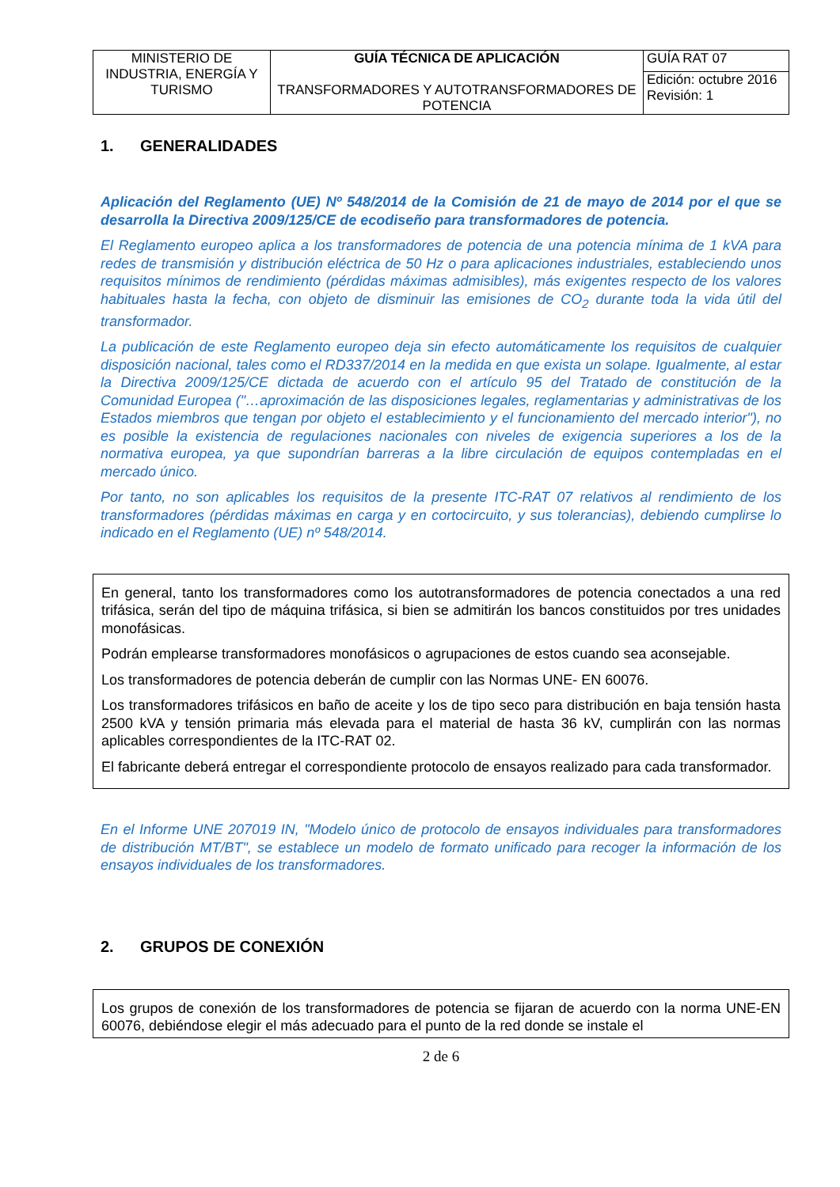| MINISTERIO DE INDUSTRIA, ENERGÍA Y TURISMO | GUÍA TÉCNICA DE APLICACIÓN TRANSFORMADORES Y AUTOTRANSFORMADORES DE POTENCIA | GUÍA RAT 07 |
| | | Edición: octubre 2016 Revisión: 1 |
1. GENERALIDADES
Aplicación del Reglamento (UE) Nº 548/2014 de la Comisión de 21 de mayo de 2014 por el que se desarrolla la Directiva 2009/125/CE de ecodiseño para transformadores de potencia.
El Reglamento europeo aplica a los transformadores de potencia de una potencia mínima de 1 kVA para redes de transmisión y distribución eléctrica de 50 Hz o para aplicaciones industriales, estableciendo unos requisitos mínimos de rendimiento (pérdidas máximas admisibles), más exigentes respecto de los valores habituales hasta la fecha, con objeto de disminuir las emisiones de CO<sub>2</sub> durante toda la vida útil del transformador.
La publicación de este Reglamento europeo deja sin efecto automáticamente los requisitos de cualquier disposición nacional, tales como el RD337/2014 en la medida en que exista un solape. Igualmente, al estar la Directiva 2009/125/CE dictada de acuerdo con el artículo 95 del Tratado de constitución de la Comunidad Europea ("…aproximación de las disposiciones legales, reglamentarias y administrativas de los Estados miembros que tengan por objeto el establecimiento y el funcionamiento del mercado interior"), no es posible la existencia de regulaciones nacionales con niveles de exigencia superiores a los de la normativa europea, ya que supondrían barreras a la libre circulación de equipos contempladas en el mercado único.
Por tanto, no son aplicables los requisitos de la presente ITC-RAT 07 relativos al rendimiento de los transformadores (pérdidas máximas en carga y en cortocircuito, y sus tolerancias), debiendo cumplirse lo indicado en el Reglamento (UE) nº 548/2014.
En general, tanto los transformadores como los autotransformadores de potencia conectados a una red trifásica, serán del tipo de máquina trifásica, si bien se admitirán los bancos constituidos por tres unidades monofásicas.
Podrán emplearse transformadores monofásicos o agrupaciones de estos cuando sea aconsejable.
Los transformadores de potencia deberán de cumplir con las Normas UNE- EN 60076.
Los transformadores trifásicos en baño de aceite y los de tipo seco para distribución en baja tensión hasta 2500 kVA y tensión primaria más elevada para el material de hasta 36 kV, cumplirán con las normas aplicables correspondientes de la ITC-RAT 02.
El fabricante deberá entregar el correspondiente protocolo de ensayos realizado para cada transformador.
En el Informe UNE 207019 IN, "Modelo único de protocolo de ensayos individuales para transformadores de distribución MT/BT", se establece un modelo de formato unificado para recoger la información de los ensayos individuales de los transformadores.
2. GRUPOS DE CONEXIÓN
Los grupos de conexión de los transformadores de potencia se fijaran de acuerdo con la norma UNE-EN 60076, debiéndose elegir el más adecuado para el punto de la red donde se instale el
2 de 6